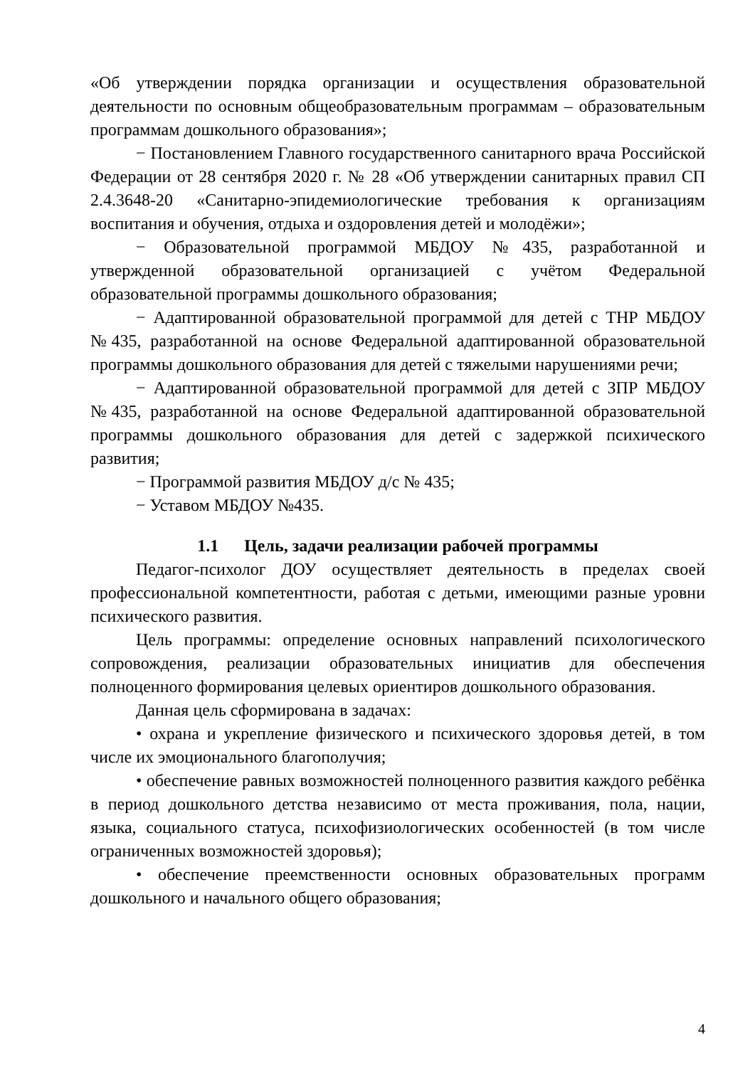«Об утверждении порядка организации и осуществления образовательной деятельности по основным общеобразовательным программам – образовательным программам дошкольного образования»;
− Постановлением Главного государственного санитарного врача Российской Федерации от 28 сентября 2020 г. № 28 «Об утверждении санитарных правил СП 2.4.3648-20 «Санитарно-эпидемиологические требования к организациям воспитания и обучения, отдыха и оздоровления детей и молодёжи»;
− Образовательной программой МБДОУ №435, разработанной и утвержденной образовательной организацией с учётом Федеральной образовательной программы дошкольного образования;
− Адаптированной образовательной программой для детей с ТНР МБДОУ №435, разработанной на основе Федеральной адаптированной образовательной программы дошкольного образования для детей с тяжелыми нарушениями речи;
− Адаптированной образовательной программой для детей с ЗПР МБДОУ №435, разработанной на основе Федеральной адаптированной образовательной программы дошкольного образования для детей с задержкой психического развития;
− Программой развития МБДОУ д/с № 435;
− Уставом МБДОУ №435.
1.1 Цель, задачи реализации рабочей программы
Педагог-психолог ДОУ осуществляет деятельность в пределах своей профессиональной компетентности, работая с детьми, имеющими разные уровни психического развития.
Цель программы: определение основных направлений психологического сопровождения, реализации образовательных инициатив для обеспечения полноценного формирования целевых ориентиров дошкольного образования.
Данная цель сформирована в задачах:
• охрана и укрепление физического и психического здоровья детей, в том числе их эмоционального благополучия;
• обеспечение равных возможностей полноценного развития каждого ребёнка в период дошкольного детства независимо от места проживания, пола, нации, языка, социального статуса, психофизиологических особенностей (в том числе ограниченных возможностей здоровья);
• обеспечение преемственности основных образовательных программ дошкольного и начального общего образования;
4